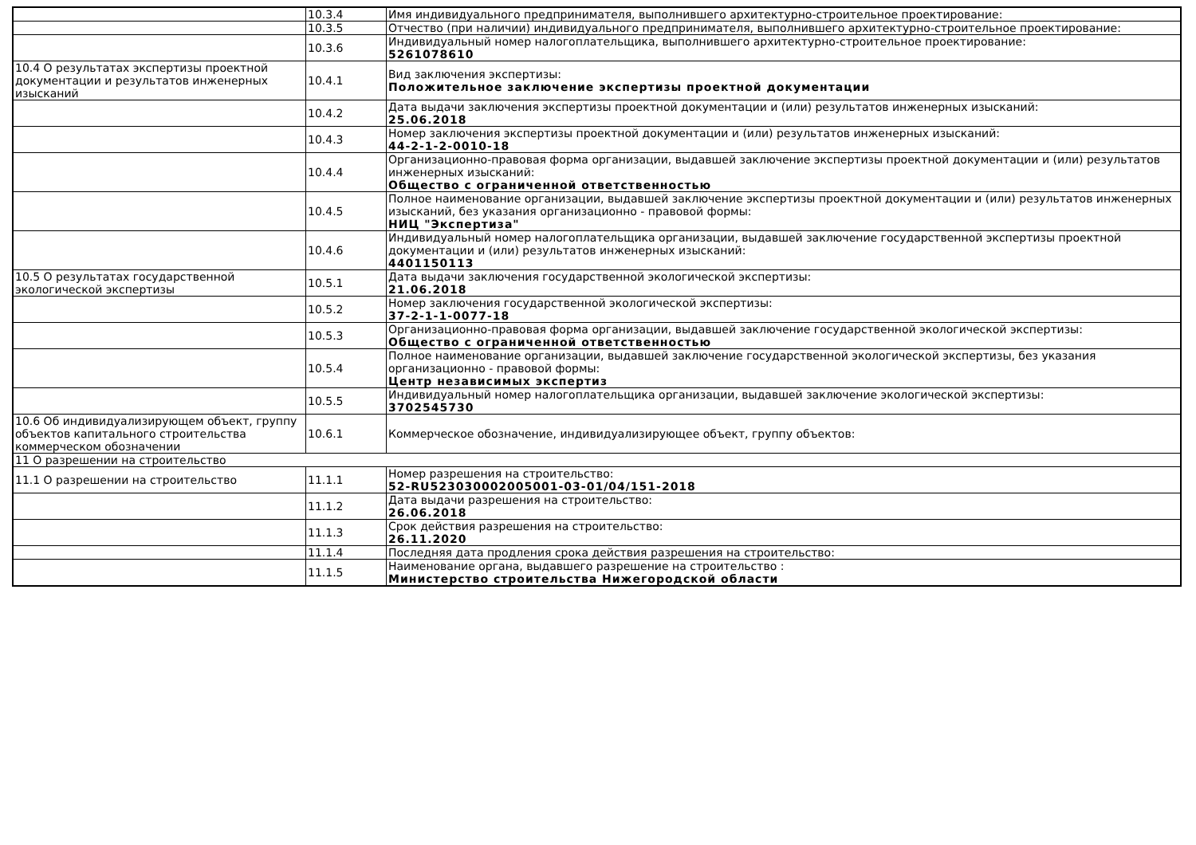| | 10.3.4 | Имя индивидуального предпринимателя, выполнившего архитектурно-строительное проектирование: |
| | 10.3.5 | Отчество (при наличии) индивидуального предпринимателя, выполнившего архитектурно-строительное проектирование: |
| | 10.3.6 | Индивидуальный номер налогоплательщика, выполнившего архитектурно-строительное проектирование: 5261078610 |
| 10.4 О результатах экспертизы проектной документации и результатов инженерных изысканий | 10.4.1 | Вид заключения экспертизы: Положительное заключение экспертизы проектной документации |
| | 10.4.2 | Дата выдачи заключения экспертизы проектной документации и (или) результатов инженерных изысканий: 25.06.2018 |
| | 10.4.3 | Номер заключения экспертизы проектной документации и (или) результатов инженерных изысканий: 44-2-1-2-0010-18 |
| | 10.4.4 | Организационно-правовая форма организации, выдавшей заключение экспертизы проектной документации и (или) результатов инженерных изысканий: Общество с ограниченной ответственностью |
| | 10.4.5 | Полное наименование организации, выдавшей заключение экспертизы проектной документации и (или) результатов инженерных изысканий, без указания организационно - правовой формы: НИЦ "Экспертиза" |
| | 10.4.6 | Индивидуальный номер налогоплательщика организации, выдавшей заключение государственной экспертизы проектной документации и (или) результатов инженерных изысканий: 4401150113 |
| 10.5 О результатах государственной экологической экспертизы | 10.5.1 | Дата выдачи заключения государственной экологической экспертизы: 21.06.2018 |
| | 10.5.2 | Номер заключения государственной экологической экспертизы: 37-2-1-1-0077-18 |
| | 10.5.3 | Организационно-правовая форма организации, выдавшей заключение государственной экологической экспертизы: Общество с ограниченной ответственностью |
| | 10.5.4 | Полное наименование организации, выдавшей заключение государственной экологической экспертизы, без указания организационно - правовой формы: Центр независимых экспертиз |
| | 10.5.5 | Индивидуальный номер налогоплательщика организации, выдавшей заключение экологической экспертизы: 3702545730 |
| 10.6 Об индивидуализирующем объект, группу объектов капитального строительства коммерческом обозначении | 10.6.1 | Коммерческое обозначение, индивидуализирующее объект, группу объектов: |
| 11 О разрешении на строительство | | |
| 11.1 О разрешении на строительство | 11.1.1 | Номер разрешения на строительство: 52-RU523030002005001-03-01/04/151-2018 |
| | 11.1.2 | Дата выдачи разрешения на строительство: 26.06.2018 |
| | 11.1.3 | Срок действия разрешения на строительство: 26.11.2020 |
| | 11.1.4 | Последняя дата продления срока действия разрешения на строительство: |
| | 11.1.5 | Наименование органа, выдавшего разрешение на строительство : Министерство строительства Нижегородской области |